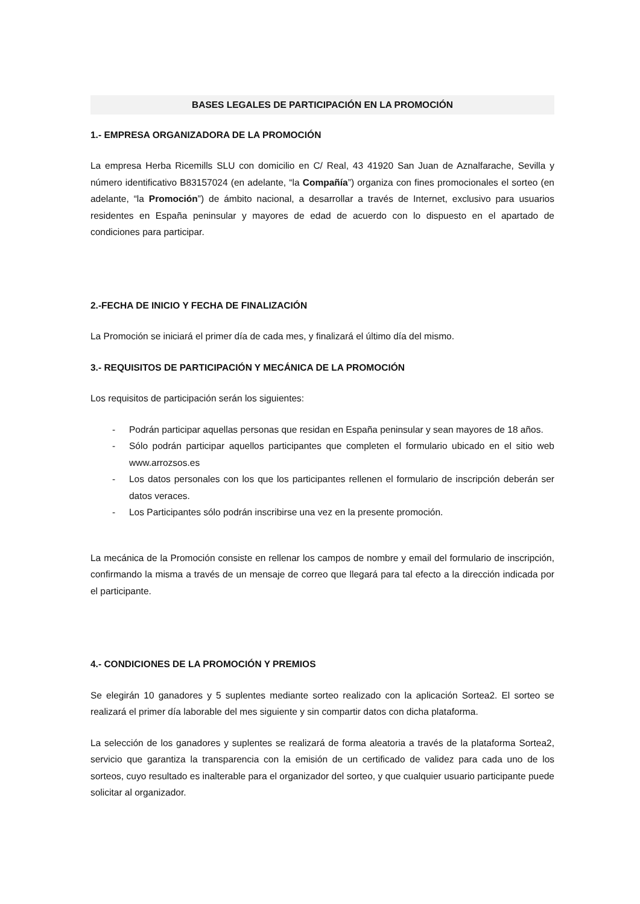BASES LEGALES DE PARTICIPACIÓN EN LA PROMOCIÓN
1.- EMPRESA ORGANIZADORA DE LA PROMOCIÓN
La empresa Herba Ricemills SLU con domicilio en C/ Real, 43 41920 San Juan de Aznalfarache, Sevilla y número identificativo B83157024 (en adelante, “la Compañía”) organiza con fines promocionales el sorteo (en adelante, “la Promoción”) de ámbito nacional, a desarrollar a través de Internet, exclusivo para usuarios residentes en España peninsular y mayores de edad de acuerdo con lo dispuesto en el apartado de condiciones para participar.
2.-FECHA DE INICIO Y FECHA DE FINALIZACIÓN
La Promoción se iniciará el primer día de cada mes, y finalizará el último día del mismo.
3.- REQUISITOS DE PARTICIPACIÓN Y MECÁNICA DE LA PROMOCIÓN
Los requisitos de participación serán los siguientes:
- Podrán participar aquellas personas que residan en España peninsular y sean mayores de 18 años.
- Sólo podrán participar aquellos participantes que completen el formulario ubicado en el sitio web www.arrozsos.es
- Los datos personales con los que los participantes rellenen el formulario de inscripción deberán ser datos veraces.
- Los Participantes sólo podrán inscribirse una vez en la presente promoción.
La mecánica de la Promoción consiste en rellenar los campos de nombre y email del formulario de inscripción, confirmando la misma a través de un mensaje de correo que llegará para tal efecto a la dirección indicada por el participante.
4.- CONDICIONES DE LA PROMOCIÓN Y PREMIOS
Se elegirán 10 ganadores y 5 suplentes mediante sorteo realizado con la aplicación Sortea2. El sorteo se realizará el primer día laborable del mes siguiente y sin compartir datos con dicha plataforma.
La selección de los ganadores y suplentes se realizará de forma aleatoria a través de la plataforma Sortea2, servicio que garantiza la transparencia con la emisión de un certificado de validez para cada uno de los sorteos, cuyo resultado es inalterable para el organizador del sorteo, y que cualquier usuario participante puede solicitar al organizador.